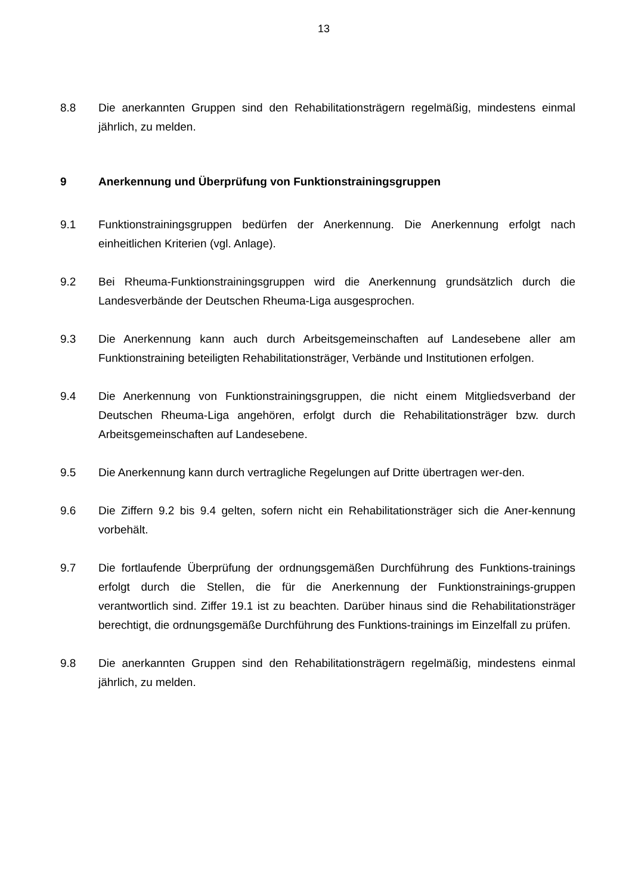13
8.8 Die anerkannten Gruppen sind den Rehabilitationsträgern regelmäßig, mindestens einmal jährlich, zu melden.
9 Anerkennung und Überprüfung von Funktionstrainingsgruppen
9.1 Funktionstrainingsgruppen bedürfen der Anerkennung. Die Anerkennung erfolgt nach einheitlichen Kriterien (vgl. Anlage).
9.2 Bei Rheuma-Funktionstrainingsgruppen wird die Anerkennung grundsätzlich durch die Landesverbände der Deutschen Rheuma-Liga ausgesprochen.
9.3 Die Anerkennung kann auch durch Arbeitsgemeinschaften auf Landesebene aller am Funktionstraining beteiligten Rehabilitationsträger, Verbände und Institutionen erfolgen.
9.4 Die Anerkennung von Funktionstrainingsgruppen, die nicht einem Mitgliedsverband der Deutschen Rheuma-Liga angehören, erfolgt durch die Rehabilitationsträger bzw. durch Arbeitsgemeinschaften auf Landesebene.
9.5 Die Anerkennung kann durch vertragliche Regelungen auf Dritte übertragen wer-den.
9.6 Die Ziffern 9.2 bis 9.4 gelten, sofern nicht ein Rehabilitationsträger sich die Aner-kennung vorbehält.
9.7 Die fortlaufende Überprüfung der ordnungsgemäßen Durchführung des Funktions-trainings erfolgt durch die Stellen, die für die Anerkennung der Funktionstrainings-gruppen verantwortlich sind. Ziffer 19.1 ist zu beachten. Darüber hinaus sind die Rehabilitationsträger berechtigt, die ordnungsgemäße Durchführung des Funktions-trainings im Einzelfall zu prüfen.
9.8 Die anerkannten Gruppen sind den Rehabilitationsträgern regelmäßig, mindestens einmal jährlich, zu melden.